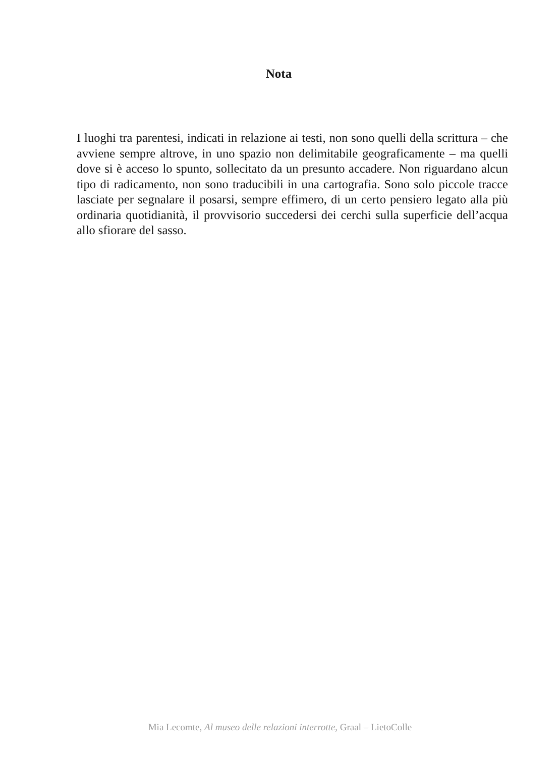Nota
I luoghi tra parentesi, indicati in relazione ai testi, non sono quelli della scrittura – che avviene sempre altrove, in uno spazio non delimitabile geograficamente – ma quelli dove si è acceso lo spunto, sollecitato da un presunto accadere. Non riguardano alcun tipo di radicamento, non sono traducibili in una cartografia. Sono solo piccole tracce lasciate per segnalare il posarsi, sempre effimero, di un certo pensiero legato alla più ordinaria quotidianità, il provvisorio succedersi dei cerchi sulla superficie dell’acqua allo sfiorare del sasso.
Mia Lecomte, Al museo delle relazioni interrotte, Graal – LietoColle